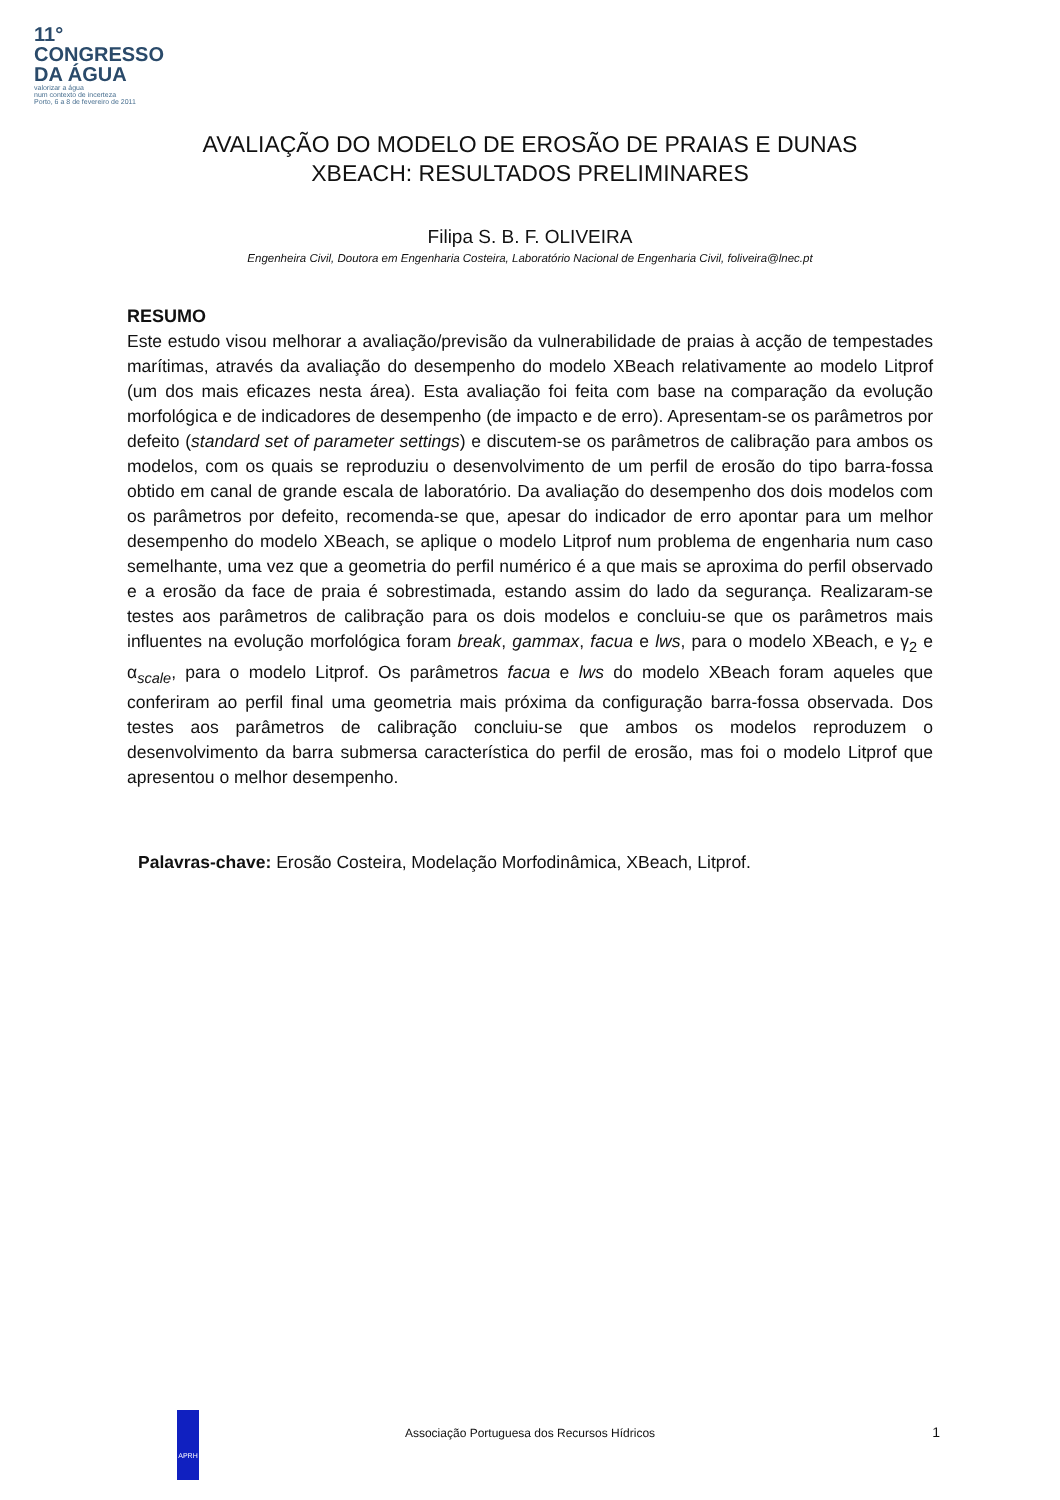11°
CONGRESSO
DA ÁGUA
valorizar a água
num contexto de incerteza
Porto, 6 a 8 de fevereiro de 2011
AVALIAÇÃO DO MODELO DE EROSÃO DE PRAIAS E DUNAS
XBEACH: RESULTADOS PRELIMINARES
Filipa S. B. F. OLIVEIRA
Engenheira Civil, Doutora em Engenharia Costeira, Laboratório Nacional de Engenharia Civil, foliveira@lnec.pt
RESUMO
Este estudo visou melhorar a avaliação/previsão da vulnerabilidade de praias à acção de tempestades marítimas, através da avaliação do desempenho do modelo XBeach relativamente ao modelo Litprof (um dos mais eficazes nesta área). Esta avaliação foi feita com base na comparação da evolução morfológica e de indicadores de desempenho (de impacto e de erro). Apresentam-se os parâmetros por defeito (standard set of parameter settings) e discutem-se os parâmetros de calibração para ambos os modelos, com os quais se reproduziu o desenvolvimento de um perfil de erosão do tipo barra-fossa obtido em canal de grande escala de laboratório. Da avaliação do desempenho dos dois modelos com os parâmetros por defeito, recomenda-se que, apesar do indicador de erro apontar para um melhor desempenho do modelo XBeach, se aplique o modelo Litprof num problema de engenharia num caso semelhante, uma vez que a geometria do perfil numérico é a que mais se aproxima do perfil observado e a erosão da face de praia é sobrestimada, estando assim do lado da segurança. Realizaram-se testes aos parâmetros de calibração para os dois modelos e concluiu-se que os parâmetros mais influentes na evolução morfológica foram break, gammax, facua e lws, para o modelo XBeach, e γ<sub>2</sub> e α<sub>scale</sub>, para o modelo Litprof. Os parâmetros facua e lws do modelo XBeach foram aqueles que conferiram ao perfil final uma geometria mais próxima da configuração barra-fossa observada. Dos testes aos parâmetros de calibração concluiu-se que ambos os modelos reproduzem o desenvolvimento da barra submersa característica do perfil de erosão, mas foi o modelo Litprof que apresentou o melhor desempenho.
Palavras-chave: Erosão Costeira, Modelação Morfodinâmica, XBeach, Litprof.
APRH
Associação Portuguesa dos Recursos Hídricos
1